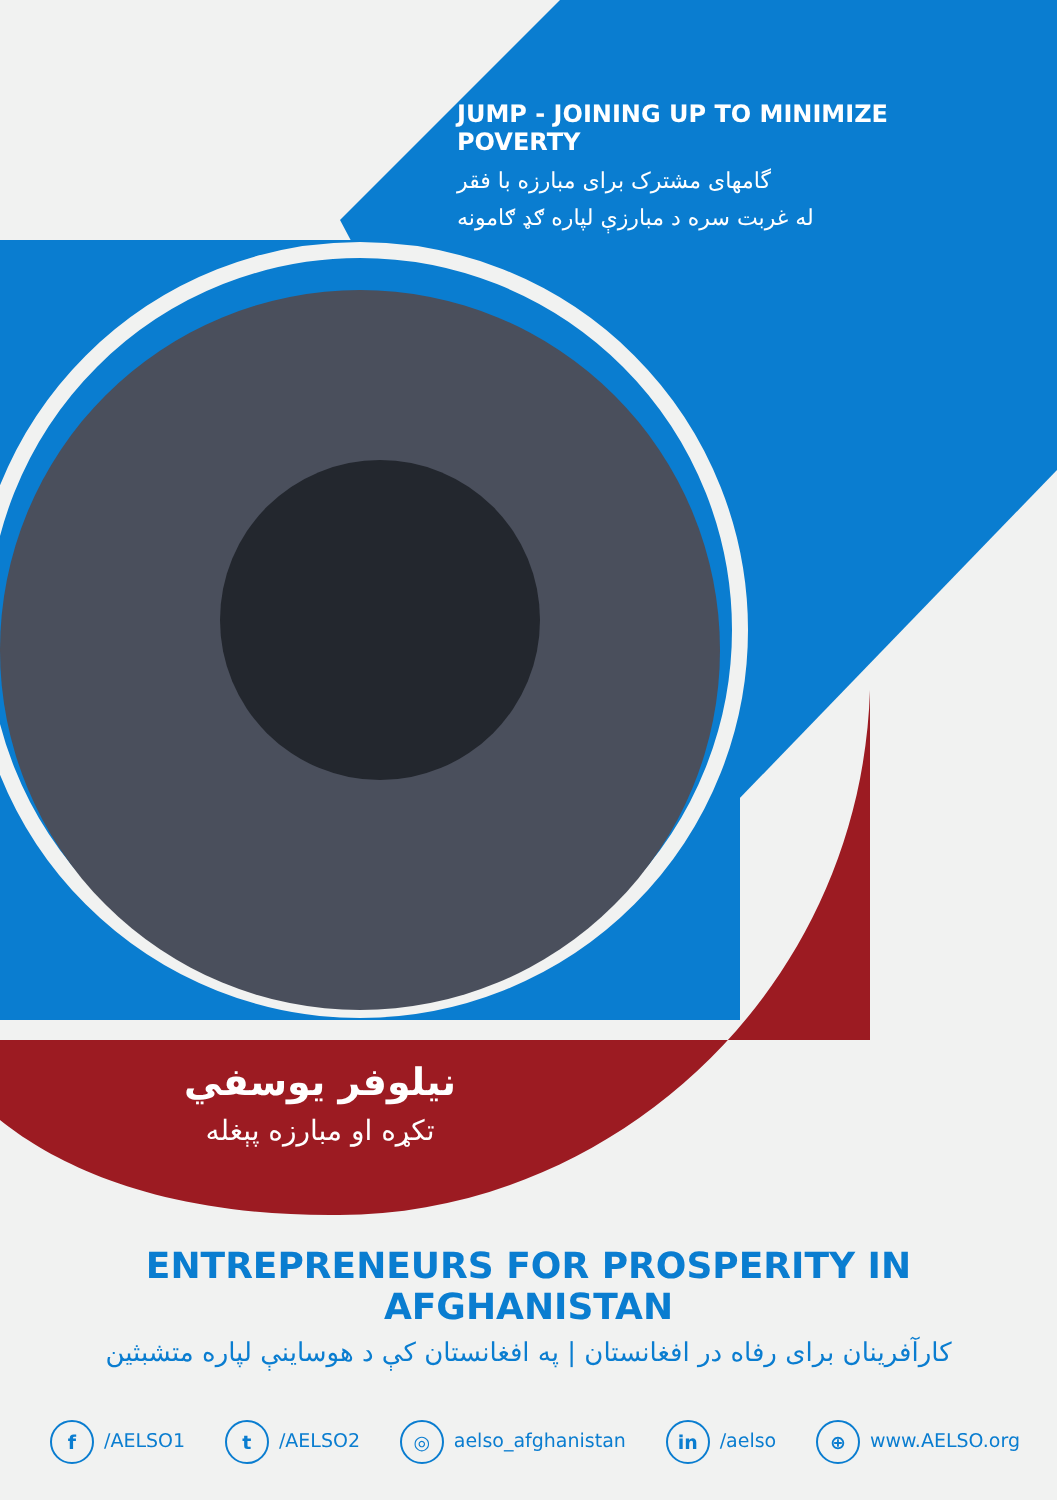JUMP - JOINING UP TO MINIMIZE POVERTY
گامهای مشترک برای مبارزه با فقر
له غربت سره د مبارزې لپاره ګډ ګامونه
نیلوفر یوسفي
تکړه او مبارزه پېغله
ENTREPRENEURS FOR PROSPERITY IN AFGHANISTAN
کارآفرینان برای رفاه در افغانستان | په افغانستان کې د هوساینې لپاره متشبثین
f /AELSO1 t /AELSO2 ◎ aelso_afghanistan in /aelso ⊕ www.AELSO.org